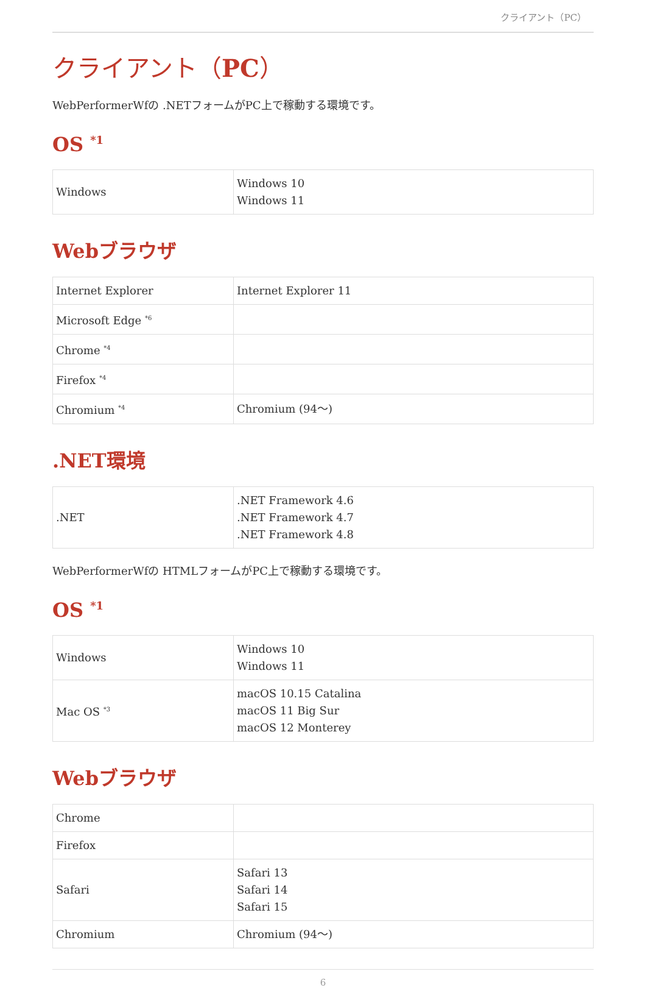クライアント（PC）
クライアント（PC）
WebPerformerWfの .NETフォームがPC上で稼動する環境です。
OS <sup>*1</sup>
| Windows | Windows 10 Windows 11 |
Webブラウザ
| Internet Explorer | Internet Explorer 11 |
| Microsoft Edge <sup>*6</sup> | |
| Chrome <sup>*4</sup> | |
| Firefox <sup>*4</sup> | |
| Chromium <sup>*4</sup> | Chromium (94～) |
.NET環境
| .NET | .NET Framework 4.6 .NET Framework 4.7 .NET Framework 4.8 |
WebPerformerWfの HTMLフォームがPC上で稼動する環境です。
OS <sup>*1</sup>
| Windows | Windows 10 Windows 11 |
| Mac OS <sup>*3</sup> | macOS 10.15 Catalina macOS 11 Big Sur macOS 12 Monterey |
Webブラウザ
| Chrome | |
| Firefox | |
| Safari | Safari 13 Safari 14 Safari 15 |
| Chromium | Chromium (94～) |
6